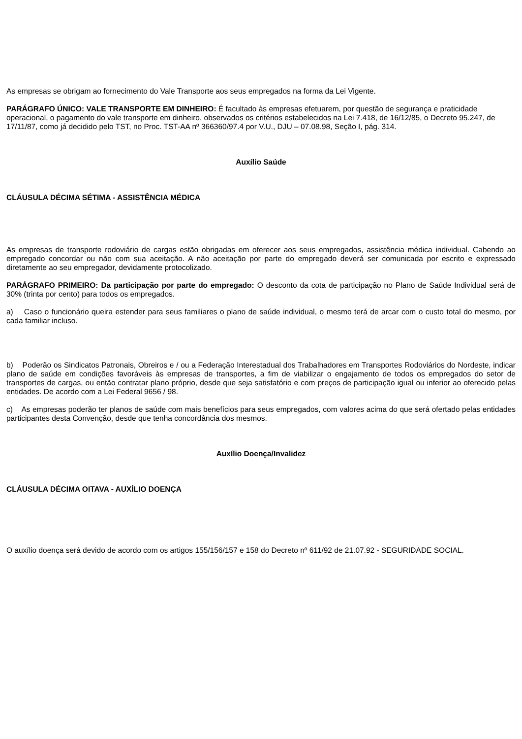As empresas se obrigam ao fornecimento do Vale Transporte aos seus empregados na forma da Lei Vigente.
PARÁGRAFO ÚNICO: VALE TRANSPORTE EM DINHEIRO: É facultado às empresas efetuarem, por questão de segurança e praticidade operacional, o pagamento do vale transporte em dinheiro, observados os critérios estabelecidos na Lei 7.418, de 16/12/85, o Decreto 95.247, de 17/11/87, como já decidido pelo TST, no Proc. TST-AA nº 366360/97.4 por V.U., DJU – 07.08.98, Seção I, pág. 314.
Auxílio Saúde
CLÁUSULA DÉCIMA SÉTIMA - ASSISTÊNCIA MÉDICA
As empresas de transporte rodoviário de cargas estão obrigadas em oferecer aos seus empregados, assistência médica individual. Cabendo ao empregado concordar ou não com sua aceitação. A não aceitação por parte do empregado deverá ser comunicada por escrito e expressado diretamente ao seu empregador, devidamente protocolizado.
PARÁGRAFO PRIMEIRO: Da participação por parte do empregado: O desconto da cota de participação no Plano de Saúde Individual será de 30% (trinta por cento) para todos os empregados.
a) Caso o funcionário queira estender para seus familiares o plano de saúde individual, o mesmo terá de arcar com o custo total do mesmo, por cada familiar incluso.
b) Poderão os Sindicatos Patronais, Obreiros e / ou a Federação Interestadual dos Trabalhadores em Transportes Rodoviários do Nordeste, indicar plano de saúde em condições favoráveis às empresas de transportes, a fim de viabilizar o engajamento de todos os empregados do setor de transportes de cargas, ou então contratar plano próprio, desde que seja satisfatório e com preços de participação igual ou inferior ao oferecido pelas entidades. De acordo com a Lei Federal 9656 / 98.
c) As empresas poderão ter planos de saúde com mais benefícios para seus empregados, com valores acima do que será ofertado pelas entidades participantes desta Convenção, desde que tenha concordância dos mesmos.
Auxílio Doença/Invalidez
CLÁUSULA DÉCIMA OITAVA - AUXÍLIO DOENÇA
O auxílio doença será devido de acordo com os artigos 155/156/157 e 158 do Decreto nº 611/92 de 21.07.92 - SEGURIDADE SOCIAL.